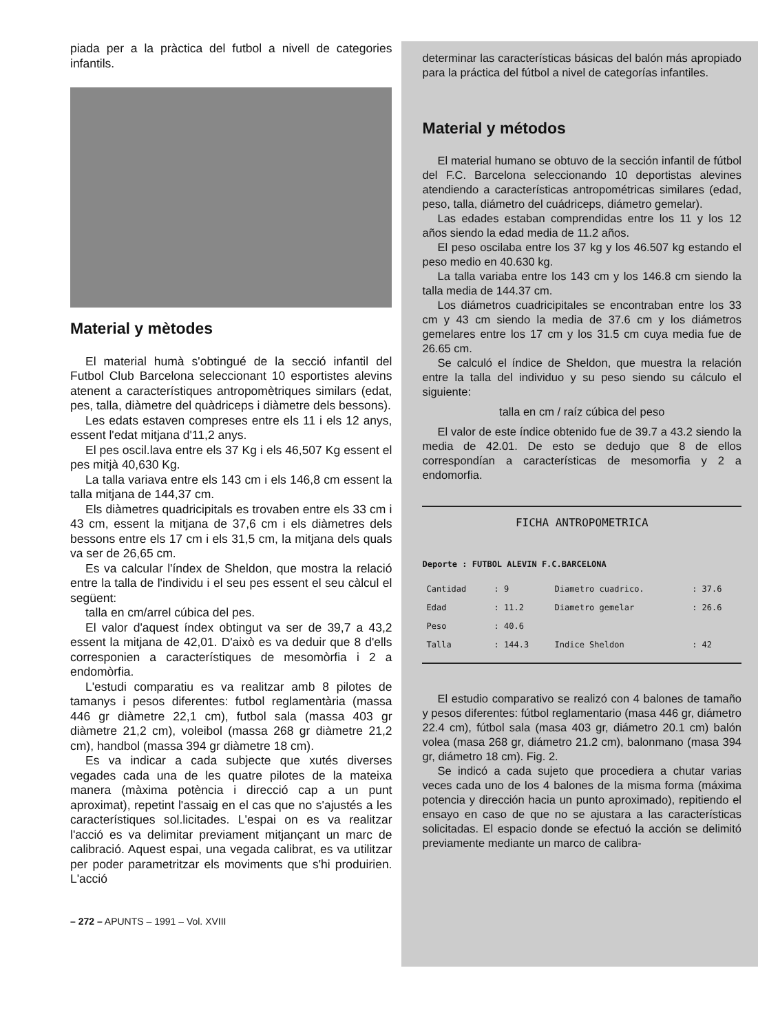piada per a la pràctica del futbol a nivell de categories infantils.
Material y mètodes
El material humà s'obtingué de la secció infantil del Futbol Club Barcelona seleccionant 10 esportistes alevins atenent a característiques antropomètriques similars (edat, pes, talla, diàmetre del quàdriceps i diàmetre dels bessons).
Les edats estaven compreses entre els 11 i els 12 anys, essent l'edat mitjana d'11,2 anys.
El pes oscil.lava entre els 37 Kg i els 46,507 Kg essent el pes mitjà 40,630 Kg.
La talla variava entre els 143 cm i els 146,8 cm essent la talla mitjana de 144,37 cm.
Els diàmetres quadricipitals es trovaben entre els 33 cm i 43 cm, essent la mitjana de 37,6 cm i els diàmetres dels bessons entre els 17 cm i els 31,5 cm, la mitjana dels quals va ser de 26,65 cm.
Es va calcular l'índex de Sheldon, que mostra la relació entre la talla de l'individu i el seu pes essent el seu càlcul el següent:
talla en cm/arrel cúbica del pes.
El valor d'aquest índex obtingut va ser de 39,7 a 43,2 essent la mitjana de 42,01. D'això es va deduir que 8 d'ells corresponien a característiques de mesomòrfia i 2 a endomòrfia.
L'estudi comparatiu es va realitzar amb 8 pilotes de tamanys i pesos diferentes: futbol reglamentària (massa 446 gr diàmetre 22,1 cm), futbol sala (massa 403 gr diàmetre 21,2 cm), voleibol (massa 268 gr diàmetre 21,2 cm), handbol (massa 394 gr diàmetre 18 cm).
Es va indicar a cada subjecte que xutés diverses vegades cada una de les quatre pilotes de la mateixa manera (màxima potència i direcció cap a un punt aproximat), repetint l'assaig en el cas que no s'ajustés a les característiques sol.licitades. L'espai on es va realitzar l'acció es va delimitar previament mitjançant un marc de calibració. Aquest espai, una vegada calibrat, es va utilitzar per poder parametritzar els moviments que s'hi produirien. L'acció
– 272 – APUNTS – 1991 – Vol. XVIII
determinar las características básicas del balón más apropiado para la práctica del fútbol a nivel de categorías infantiles.
Material y métodos
El material humano se obtuvo de la sección infantil de fútbol del F.C. Barcelona seleccionando 10 deportistas alevines atendiendo a características antropométricas similares (edad, peso, talla, diámetro del cuádriceps, diámetro gemelar).
Las edades estaban comprendidas entre los 11 y los 12 años siendo la edad media de 11.2 años.
El peso oscilaba entre los 37 kg y los 46.507 kg estando el peso medio en 40.630 kg.
La talla variaba entre los 143 cm y los 146.8 cm siendo la talla media de 144.37 cm.
Los diámetros cuadricipitales se encontraban entre los 33 cm y 43 cm siendo la media de 37.6 cm y los diámetros gemelares entre los 17 cm y los 31.5 cm cuya media fue de 26.65 cm.
Se calculó el índice de Sheldon, que muestra la relación entre la talla del individuo y su peso siendo su cálculo el siguiente:
talla en cm / raíz cúbica del peso
El valor de este índice obtenido fue de 39.7 a 43.2 siendo la media de 42.01. De esto se dedujo que 8 de ellos correspondían a características de mesomorfia y 2 a endomorfia.
FICHA ANTROPOMETRICA
Deporte : FUTBOL ALEVIN F.C.BARCELONA
| Cantidad | : 9 | Diametro cuadrico. | : 37.6 |
| Edad | : 11.2 | Diametro gemelar | : 26.6 |
| Peso | : 40.6 | | |
| Talla | : 144.3 | Indice Sheldon | : 42 |
El estudio comparativo se realizó con 4 balones de tamaño y pesos diferentes: fútbol reglamentario (masa 446 gr, diámetro 22.4 cm), fútbol sala (masa 403 gr, diámetro 20.1 cm) balón volea (masa 268 gr, diámetro 21.2 cm), balonmano (masa 394 gr, diámetro 18 cm). Fig. 2.
Se indicó a cada sujeto que procediera a chutar varias veces cada uno de los 4 balones de la misma forma (máxima potencia y dirección hacia un punto aproximado), repitiendo el ensayo en caso de que no se ajustara a las características solicitadas. El espacio donde se efectuó la acción se delimitó previamente mediante un marco de calibra-